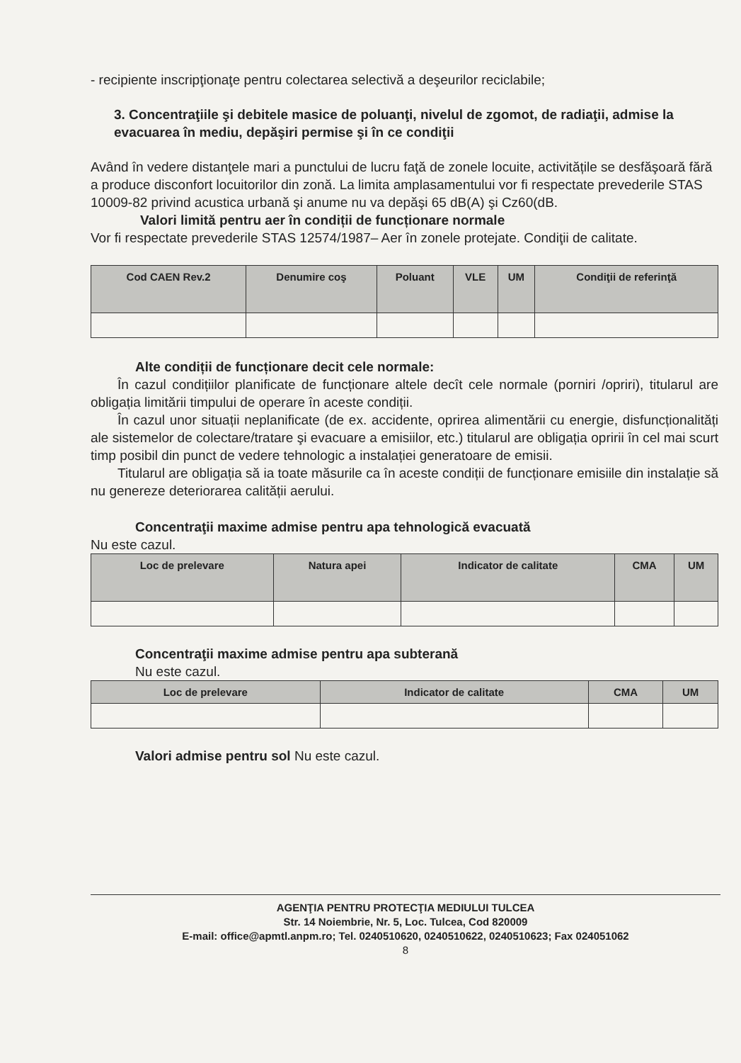- recipiente inscripţionaţe pentru colectarea selectivă a deşeurilor reciclabile;
3. Concentraţiile şi debitele masice de poluanţi, nivelul de zgomot, de radiaţii, admise la evacuarea în mediu, depăşiri permise şi în ce condiţii
Având în vedere distanţele mari a punctului de lucru faţă de zonele locuite, activitățile se desfăşoară fără a produce disconfort locuitorilor din zonă. La limita amplasamentului vor fi respectate prevederile STAS 10009-82 privind acustica urbană şi anume nu va depăşi 65 dB(A) şi Cz60(dB.
Valori limită pentru aer în condiții de funcționare normale
Vor fi respectate prevederile STAS 12574/1987– Aer în zonele protejate. Condiţii de calitate.
| Cod CAEN Rev.2 | Denumire coş | Poluant | VLE | UM | Condiţii de referinţă |
| --- | --- | --- | --- | --- | --- |
Alte condiții de funcționare decit cele normale:
În cazul condițiilor planificate de funcționare altele decît cele normale (porniri /opriri), titularul are obligația limitării timpului de operare în aceste condiții.
În cazul unor situații neplanificate (de ex. accidente, oprirea alimentării cu energie, disfuncționalități ale sistemelor de colectare/tratare şi evacuare a emisiilor, etc.) titularul are obligația opririi în cel mai scurt timp posibil din punct de vedere tehnologic a instalației generatoare de emisii.
Titularul are obligația să ia toate măsurile ca în aceste condiții de funcționare emisiile din instalație să nu genereze deteriorarea calității aerului.
Concentraţii maxime admise pentru apa tehnologică evacuată
Nu este cazul.
| Loc de prelevare | Natura apei | Indicator de calitate | CMA | UM |
| --- | --- | --- | --- | --- |
Concentraţii maxime admise pentru apa subterană
Nu este cazul.
| Loc de prelevare | Indicator de calitate | CMA | UM |
| --- | --- | --- | --- |
Valori admise pentru sol Nu este cazul.
AGENŢIA PENTRU PROTECŢIA MEDIULUI TULCEA
Str. 14 Noiembrie, Nr. 5, Loc. Tulcea, Cod 820009
E-mail: office@apmtl.anpm.ro; Tel. 0240510620, 0240510622, 0240510623; Fax 024051062
8